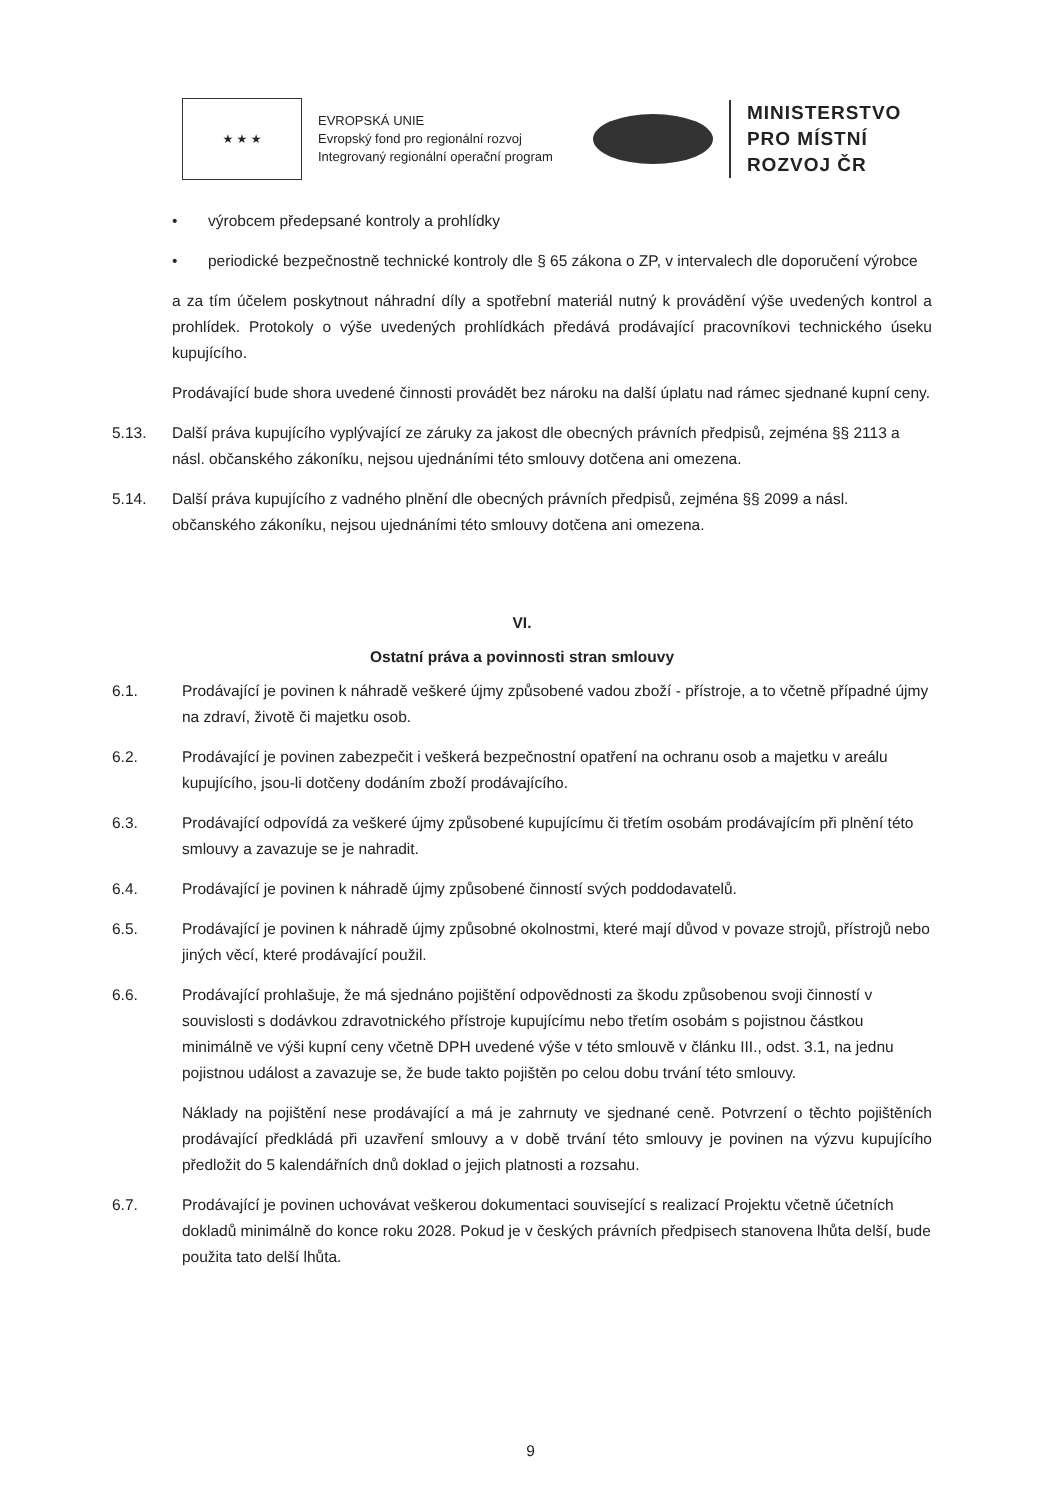★ ★ ★
EVROPSKÁ UNIE
Evropský fond pro regionální rozvoj
Integrovaný regionální operační program
MINISTERSTVO
PRO MÍSTNÍ
ROZVOJ ČR
• výrobcem předepsané kontroly a prohlídky
• periodické bezpečnostně technické kontroly dle § 65 zákona o ZP, v intervalech dle doporučení výrobce
a za tím účelem poskytnout náhradní díly a spotřební materiál nutný k provádění výše uvedených kontrol a prohlídek. Protokoly o výše uvedených prohlídkách předává prodávající pracovníkovi technického úseku kupujícího.
Prodávající bude shora uvedené činnosti provádět bez nároku na další úplatu nad rámec sjednané kupní ceny.
5.13. Další práva kupujícího vyplývající ze záruky za jakost dle obecných právních předpisů, zejména §§ 2113 a násl. občanského zákoníku, nejsou ujednáními této smlouvy dotčena ani omezena.
5.14. Další práva kupujícího z vadného plnění dle obecných právních předpisů, zejména §§ 2099 a násl. občanského zákoníku, nejsou ujednáními této smlouvy dotčena ani omezena.
VI.
Ostatní práva a povinnosti stran smlouvy
6.1. Prodávající je povinen k náhradě veškeré újmy způsobené vadou zboží - přístroje, a to včetně případné újmy na zdraví, životě či majetku osob.
6.2. Prodávající je povinen zabezpečit i veškerá bezpečnostní opatření na ochranu osob a majetku v areálu kupujícího, jsou-li dotčeny dodáním zboží prodávajícího.
6.3. Prodávající odpovídá za veškeré újmy způsobené kupujícímu či třetím osobám prodávajícím při plnění této smlouvy a zavazuje se je nahradit.
6.4. Prodávající je povinen k náhradě újmy způsobené činností svých poddodavatelů.
6.5. Prodávající je povinen k náhradě újmy způsobné okolnostmi, které mají důvod v povaze strojů, přístrojů nebo jiných věcí, které prodávající použil.
6.6. Prodávající prohlašuje, že má sjednáno pojištění odpovědnosti za škodu způsobenou svoji činností v souvislosti s dodávkou zdravotnického přístroje kupujícímu nebo třetím osobám s pojistnou částkou minimálně ve výši kupní ceny včetně DPH uvedené výše v této smlouvě v článku III., odst. 3.1, na jednu pojistnou událost a zavazuje se, že bude takto pojištěn po celou dobu trvání této smlouvy.
Náklady na pojištění nese prodávající a má je zahrnuty ve sjednané ceně. Potvrzení o těchto pojištěních prodávající předkládá při uzavření smlouvy a v době trvání této smlouvy je povinen na výzvu kupujícího předložit do 5 kalendářních dnů doklad o jejich platnosti a rozsahu.
6.7. Prodávající je povinen uchovávat veškerou dokumentaci související s realizací Projektu včetně účetních dokladů minimálně do konce roku 2028. Pokud je v českých právních předpisech stanovena lhůta delší, bude použita tato delší lhůta.
9